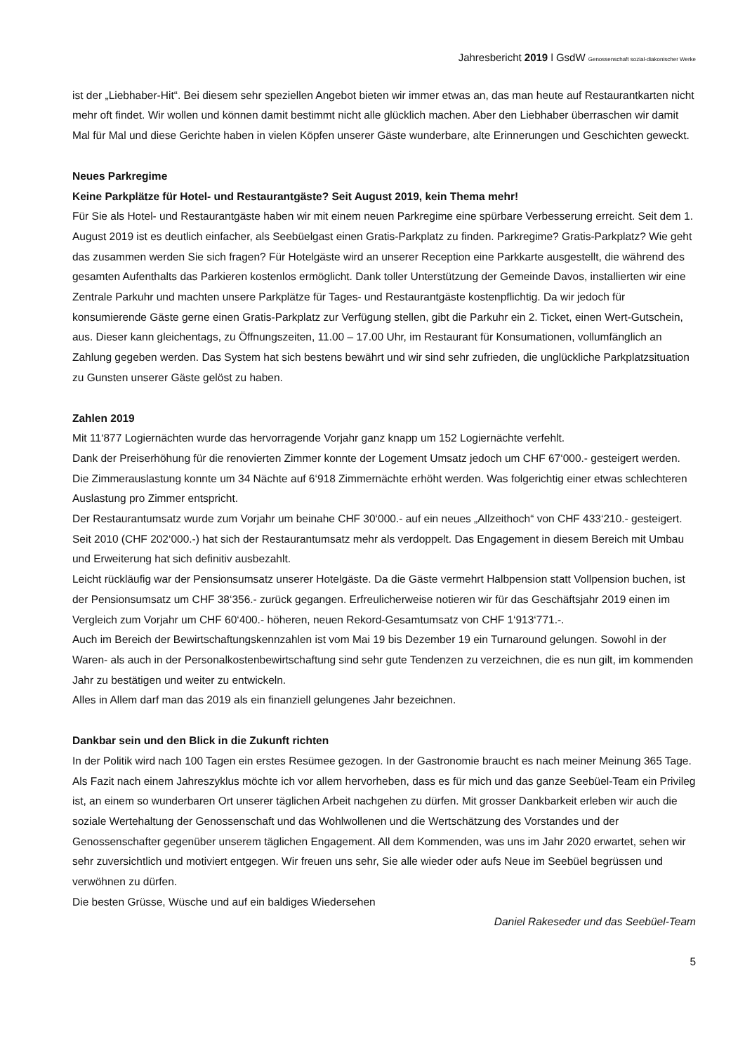Jahresbericht 2019 l GsdW Genossenschaft sozial-diakonischer Werke
ist der „Liebhaber-Hit“. Bei diesem sehr speziellen Angebot bieten wir immer etwas an, das man heute auf Restaurantkarten nicht mehr oft findet. Wir wollen und können damit bestimmt nicht alle glücklich machen. Aber den Liebhaber überraschen wir damit Mal für Mal und diese Gerichte haben in vielen Köpfen unserer Gäste wunderbare, alte Erinnerungen und Geschichten geweckt.
Neues Parkregime
Keine Parkplätze für Hotel- und Restaurantgäste? Seit August 2019, kein Thema mehr!
Für Sie als Hotel- und Restaurantgäste haben wir mit einem neuen Parkregime eine spürbare Verbesserung erreicht. Seit dem 1. August 2019 ist es deutlich einfacher, als Seebüelgast einen Gratis-Parkplatz zu finden. Parkregime? Gratis-Parkplatz? Wie geht das zusammen werden Sie sich fragen? Für Hotelgäste wird an unserer Reception eine Parkkarte ausgestellt, die während des gesamten Aufenthalts das Parkieren kostenlos ermöglicht. Dank toller Unterstützung der Gemeinde Davos, installierten wir eine Zentrale Parkuhr und machten unsere Parkplätze für Tages- und Restaurantgäste kostenpflichtig. Da wir jedoch für konsumierende Gäste gerne einen Gratis-Parkplatz zur Verfügung stellen, gibt die Parkuhr ein 2. Ticket, einen Wert-Gutschein, aus. Dieser kann gleichentags, zu Öffnungszeiten, 11.00 – 17.00 Uhr, im Restaurant für Konsumationen, vollumfänglich an Zahlung gegeben werden. Das System hat sich bestens bewährt und wir sind sehr zufrieden, die unglückliche Parkplatzsituation zu Gunsten unserer Gäste gelöst zu haben.
Zahlen 2019
Mit 11‘877 Logiernächten wurde das hervorragende Vorjahr ganz knapp um 152 Logiernächte verfehlt.
Dank der Preiserhöhung für die renovierten Zimmer konnte der Logement Umsatz jedoch um CHF 67‘000.- gesteigert werden. Die Zimmerauslastung konnte um 34 Nächte auf 6‘918 Zimmernächte erhöht werden. Was folgerichtig einer etwas schlechteren Auslastung pro Zimmer entspricht.
Der Restaurantumsatz wurde zum Vorjahr um beinahe CHF 30‘000.- auf ein neues „Allzeithoch“ von CHF 433‘210.- gesteigert. Seit 2010 (CHF 202‘000.-) hat sich der Restaurantumsatz mehr als verdoppelt. Das Engagement in diesem Bereich mit Umbau und Erweiterung hat sich definitiv ausbezahlt.
Leicht rückläufig war der Pensionsumsatz unserer Hotelgäste. Da die Gäste vermehrt Halbpension statt Vollpension buchen, ist der Pensionsumsatz um CHF 38‘356.- zurück gegangen. Erfreulicherweise notieren wir für das Geschäftsjahr 2019 einen im Vergleich zum Vorjahr um CHF 60‘400.- höheren, neuen Rekord-Gesamtumsatz von CHF 1‘913‘771.-.
Auch im Bereich der Bewirtschaftungskennzahlen ist vom Mai 19 bis Dezember 19 ein Turnaround gelungen. Sowohl in der Waren- als auch in der Personalkostenbewirtschaftung sind sehr gute Tendenzen zu verzeichnen, die es nun gilt, im kommenden Jahr zu bestätigen und weiter zu entwickeln.
Alles in Allem darf man das 2019 als ein finanziell gelungenes Jahr bezeichnen.
Dankbar sein und den Blick in die Zukunft richten
In der Politik wird nach 100 Tagen ein erstes Resümee gezogen. In der Gastronomie braucht es nach meiner Meinung 365 Tage. Als Fazit nach einem Jahreszyklus möchte ich vor allem hervorheben, dass es für mich und das ganze Seebüel-Team ein Privileg ist, an einem so wunderbaren Ort unserer täglichen Arbeit nachgehen zu dürfen. Mit grosser Dankbarkeit erleben wir auch die soziale Wertehaltung der Genossenschaft und das Wohlwollenen und die Wertschätzung des Vorstandes und der Genossenschafter gegenüber unserem täglichen Engagement. All dem Kommenden, was uns im Jahr 2020 erwartet, sehen wir sehr zuversichtlich und motiviert entgegen. Wir freuen uns sehr, Sie alle wieder oder aufs Neue im Seebüel begrüssen und verwöhnen zu dürfen.
Die besten Grüsse, Wüsche und auf ein baldiges Wiedersehen
Daniel Rakeseder und das Seebüel-Team
5